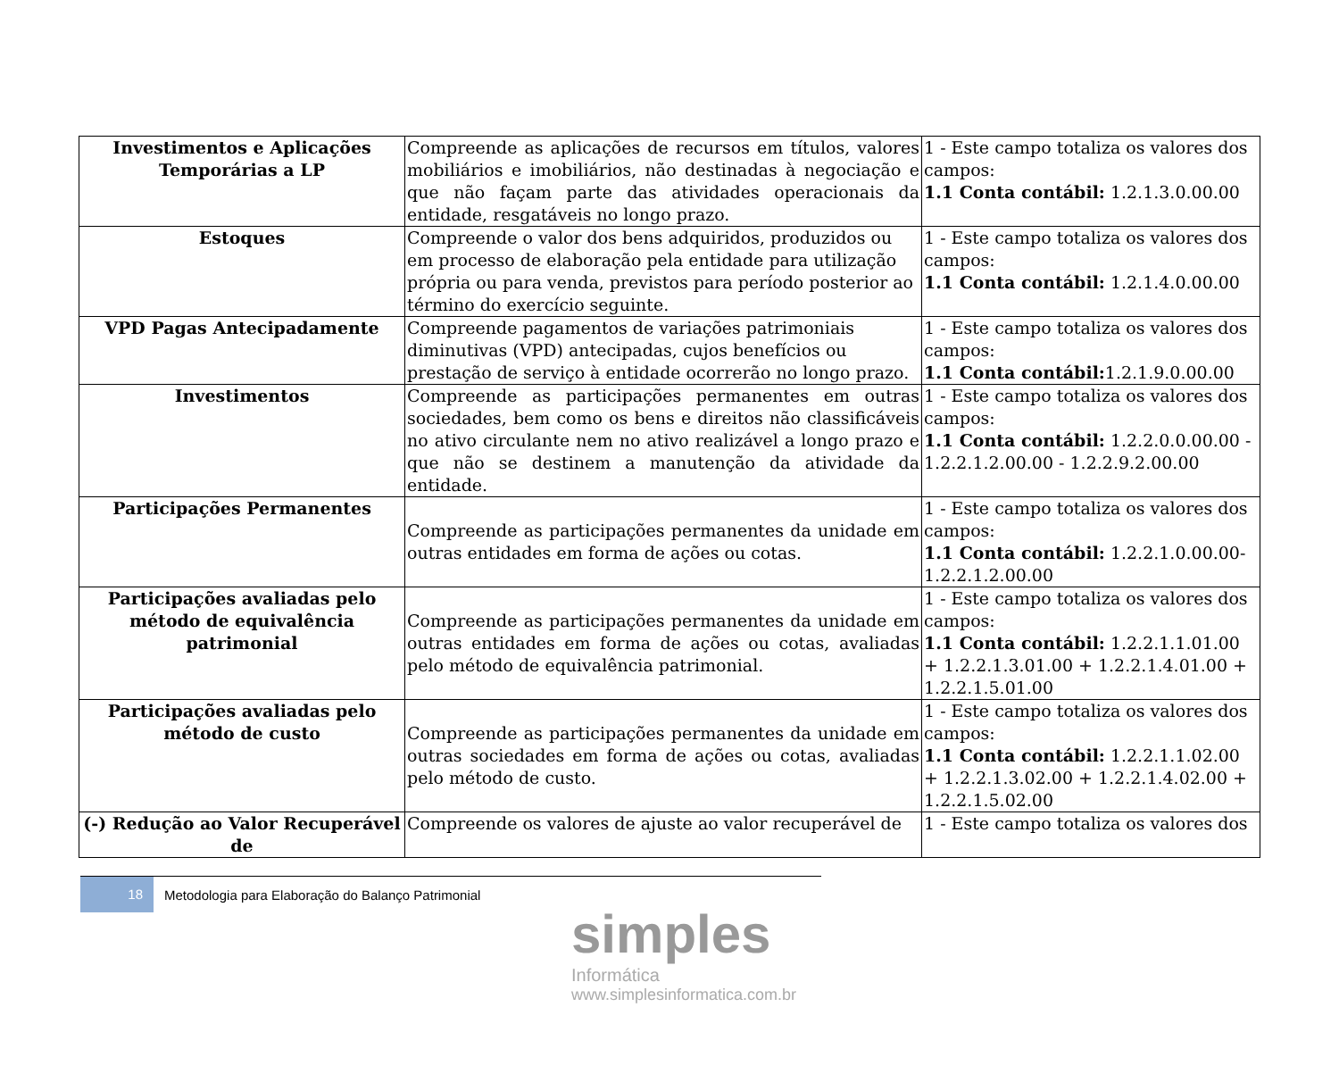| Investimentos e Aplicações Temporárias a LP | Compreende as aplicações de recursos em títulos, valores mobiliários e imobiliários, não destinadas à negociação e que não façam parte das atividades operacionais da entidade, resgatáveis no longo prazo. | 1 - Este campo totaliza os valores dos campos: 1.1 Conta contábil: 1.2.1.3.0.00.00 |
| Estoques | Compreende o valor dos bens adquiridos, produzidos ou em processo de elaboração pela entidade para utilização própria ou para venda, previstos para período posterior ao término do exercício seguinte. | 1 - Este campo totaliza os valores dos campos: 1.1 Conta contábil: 1.2.1.4.0.00.00 |
| VPD Pagas Antecipadamente | Compreende pagamentos de variações patrimoniais diminutivas (VPD) antecipadas, cujos benefícios ou prestação de serviço à entidade ocorrerão no longo prazo. | 1 - Este campo totaliza os valores dos campos: 1.1 Conta contábil: 1.2.1.9.0.00.00 |
| Investimentos | Compreende as participações permanentes em outras sociedades, bem como os bens e direitos não classificáveis no ativo circulante nem no ativo realizável a longo prazo e que não se destinem a manutenção da atividade da entidade. | 1 - Este campo totaliza os valores dos campos: 1.1 Conta contábil: 1.2.2.0.0.00.00 - 1.2.2.1.2.00.00 - 1.2.2.9.2.00.00 |
| Participações Permanentes | Compreende as participações permanentes da unidade em outras entidades em forma de ações ou cotas. | 1 - Este campo totaliza os valores dos campos: 1.1 Conta contábil: 1.2.2.1.0.00.00-1.2.2.1.2.00.00 |
| Participações avaliadas pelo método de equivalência patrimonial | Compreende as participações permanentes da unidade em outras entidades em forma de ações ou cotas, avaliadas pelo método de equivalência patrimonial. | 1 - Este campo totaliza os valores dos campos: 1.1 Conta contábil: 1.2.2.1.1.01.00 + 1.2.2.1.3.01.00 + 1.2.2.1.4.01.00 + 1.2.2.1.5.01.00 |
| Participações avaliadas pelo método de custo | Compreende as participações permanentes da unidade em outras sociedades em forma de ações ou cotas, avaliadas pelo método de custo. | 1 - Este campo totaliza os valores dos campos: 1.1 Conta contábil: 1.2.2.1.1.02.00 + 1.2.2.1.3.02.00 + 1.2.2.1.4.02.00 + 1.2.2.1.5.02.00 |
| (-) Redução ao Valor Recuperável de | Compreende os valores de ajuste ao valor recuperável de | 1 - Este campo totaliza os valores dos |
18
Metodologia para Elaboração do Balanço Patrimonial
simples
Informática
www.simplesinformatica.com.br